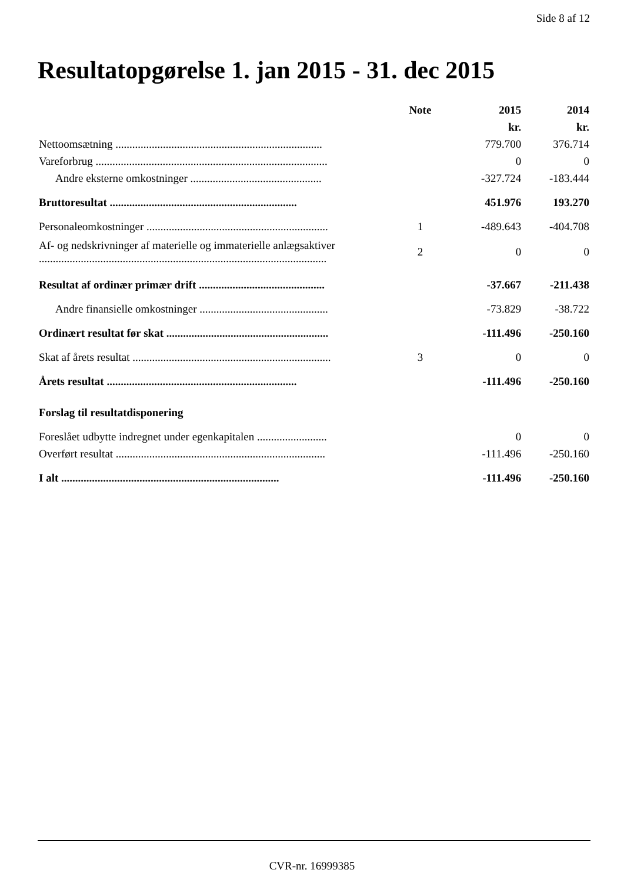Side 8 af 12
Resultatopgørelse 1. jan 2015 - 31. dec 2015
| | Note | 2015 | 2014 |
| --- | --- | --- | --- |
| | | kr. | kr. |
| Nettoomsætning .......................................................................... | | 779.700 | 376.714 |
| Vareforbrug ................................................................................... | | 0 | 0 |
| Andre eksterne omkostninger ............................................... | | -327.724 | -183.444 |
| Bruttoresultat ................................................................... | | 451.976 | 193.270 |
| Personaleomkostninger ................................................................. | 1 | -489.643 | -404.708 |
| Af- og nedskrivninger af materielle og immaterielle anlægsaktiver ....................................................................................................... | 2 | 0 | 0 |
| Resultat af ordinær primær drift ............................................. | | -37.667 | -211.438 |
| Andre finansielle omkostninger .............................................. | | -73.829 | -38.722 |
| Ordinært resultat før skat .......................................................... | | -111.496 | -250.160 |
| Skat af årets resultat ....................................................................... | 3 | 0 | 0 |
| Årets resultat .................................................................... | | -111.496 | -250.160 |
| Forslag til resultatdisponering | | | |
| Foreslået udbytte indregnet under egenkapitalen ......................... | | 0 | 0 |
| Overført resultat ........................................................................... | | -111.496 | -250.160 |
| I alt .............................................................................. | | -111.496 | -250.160 |
CVR-nr. 16999385